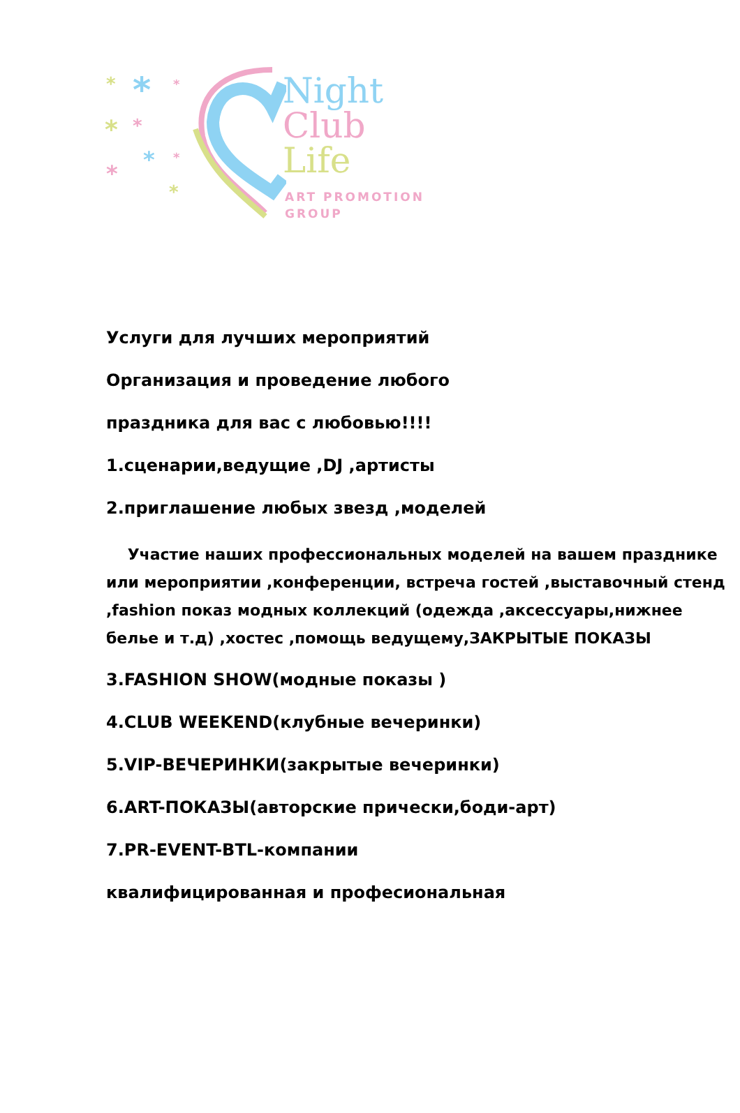* * *
* *
* *
*
*
Night
Club
Life
ART PROMOTION
GROUP
Услуги для лучших мероприятий
Организация и проведение любого
праздника для вас с любовью!!!!
1.сценарии,ведущие ,DJ ,артисты
2.приглашение любых звезд ,моделей
Участие наших профессиональных моделей на вашем празднике или мероприятии ,конференции, встреча гостей ,выставочный стенд ,fashion показ модных коллекций (одежда ,аксессуары,нижнее белье и т.д) ,хостес ,помощь ведущему,ЗАКРЫТЫЕ ПОКАЗЫ
3.FASHION SHOW(модные показы )
4.CLUB WEEKEND(клубные вечеринки)
5.VIP-ВЕЧЕРИНКИ(закрытые вечеринки)
6.ART-ПОКАЗЫ(авторские прически,боди-арт)
7.PR-EVENT-BTL-компании
квалифицированная и професиональная